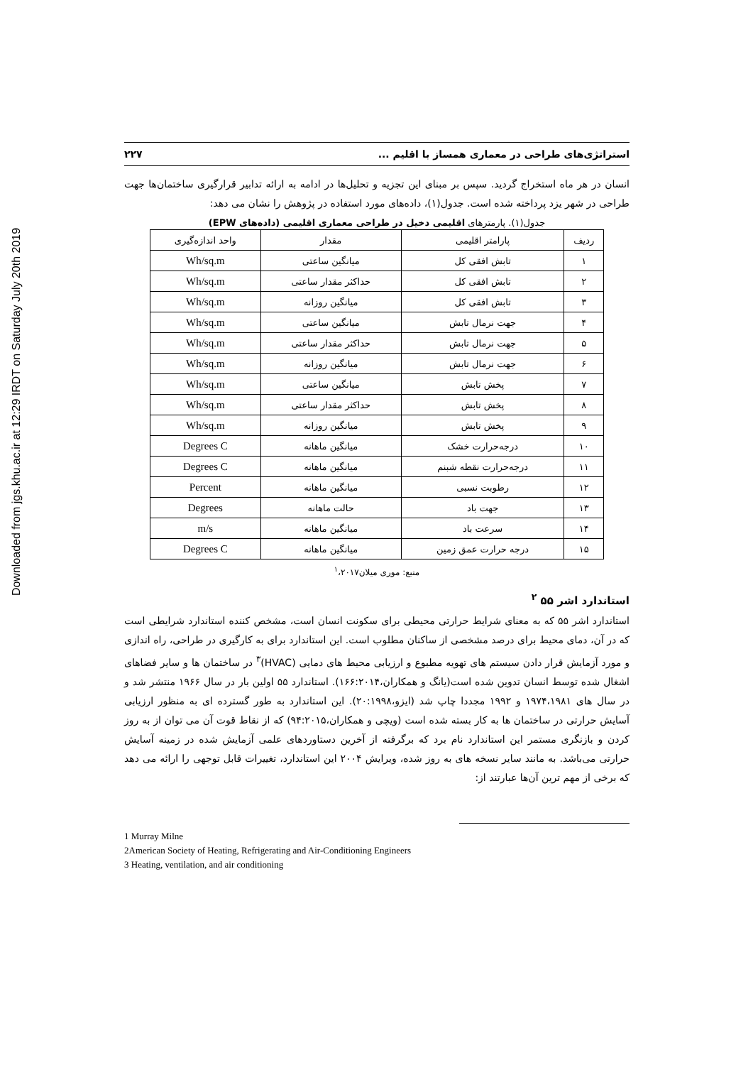Downloaded from jgs.khu.ac.ir at 12:29 IRDT on Saturday July 20th 2019
استراتژی‌های طراحی در معماری همساز با اقلیم ... ۲۲۷
انسان در هر ماه استخراج گردید. سپس بر مبنای این تجزیه و تحلیل‌ها در ادامه به ارائه تدابیر قرارگیری ساختمان‌ها جهت طراحی در شهر یزد پرداخته شده است. جدول(۱)، داده‌های مورد استفاده در پژوهش را نشان می دهد:
جدول(۱). پارمترهای اقلیمی دخیل در طراحی معماری اقلیمی (داده‌های EPW)
| ردیف | پارامتر اقلیمی | مقدار | واحد اندازه‌گیری |
| --- | --- | --- | --- |
| ۱ | تابش افقی کل | میانگین ساعتی | Wh/sq.m |
| ۲ | تابش افقی کل | حداکثر مقدار ساعتی | Wh/sq.m |
| ۳ | تابش افقی کل | میانگین روزانه | Wh/sq.m |
| ۴ | جهت نرمال تابش | میانگین ساعتی | Wh/sq.m |
| ۵ | جهت نرمال تابش | حداکثر مقدار ساعتی | Wh/sq.m |
| ۶ | جهت نرمال تابش | میانگین روزانه | Wh/sq.m |
| ۷ | پخش تابش | میانگین ساعتی | Wh/sq.m |
| ۸ | پخش تابش | حداکثر مقدار ساعتی | Wh/sq.m |
| ۹ | پخش تابش | میانگین روزانه | Wh/sq.m |
| ۱۰ | درجه‌حرارت خشک | میانگین ماهانه | Degrees C |
| ۱۱ | درجه‌حرارت نقطه شبنم | میانگین ماهانه | Degrees C |
| ۱۲ | رطوبت نسبی | میانگین ماهانه | Percent |
| ۱۳ | جهت باد | حالت ماهانه | Degrees |
| ۱۴ | سرعت باد | میانگین ماهانه | m/s |
| ۱۵ | درجه حرارت عمق زمین | میانگین ماهانه | Degrees C |
منبع: موری میلان<sup>۱</sup>،۲۰۱۷
استاندارد اشر ۵۵ <sup>۲</sup>
استاندارد اشر ۵۵ که به معنای شرایط حرارتی محیطی برای سکونت انسان است، مشخص کننده استاندارد شرایطی است که در آن، دمای محیط برای درصد مشخصی از ساکنان مطلوب است. این استاندارد برای به کارگیری در طراحی، راه اندازی و مورد آزمایش قرار دادن سیستم های تهویه مطبوع و ارزیابی محیط های دمایی (HVAC)<sup>۳</sup> در ساختمان ها و سایر فضاهای اشغال شده توسط انسان تدوین شده است(یانگ و همکاران،۱۶۶:۲۰۱۴). استاندارد ۵۵ اولین بار در سال ۱۹۶۶ منتشر شد و در سال های ۱۹۷۴،۱۹۸۱ و ۱۹۹۲ مجددا چاپ شد (ایزو،۲۰:۱۹۹۸). این استاندارد به طور گسترده ای به منظور ارزیابی آسایش حرارتی در ساختمان ها به کار بسته شده است (ویچی و همکاران،۹۴:۲۰۱۵) که از نقاط قوت آن می توان از به روز کردن و بازنگری مستمر این استاندارد نام برد که برگرفته از آخرین دستاوردهای علمی آزمایش شده در زمینه آسایش حرارتی می‌باشد. به مانند سایر نسخه های به روز شده، ویرایش ۲۰۰۴ این استاندارد، تغییرات قابل توجهی را ارائه می دهد که برخی از مهم ترین آن‌ها عبارتند از:
1 Murray Milne
2American Society of Heating, Refrigerating and Air-Conditioning Engineers
3 Heating, ventilation, and air conditioning